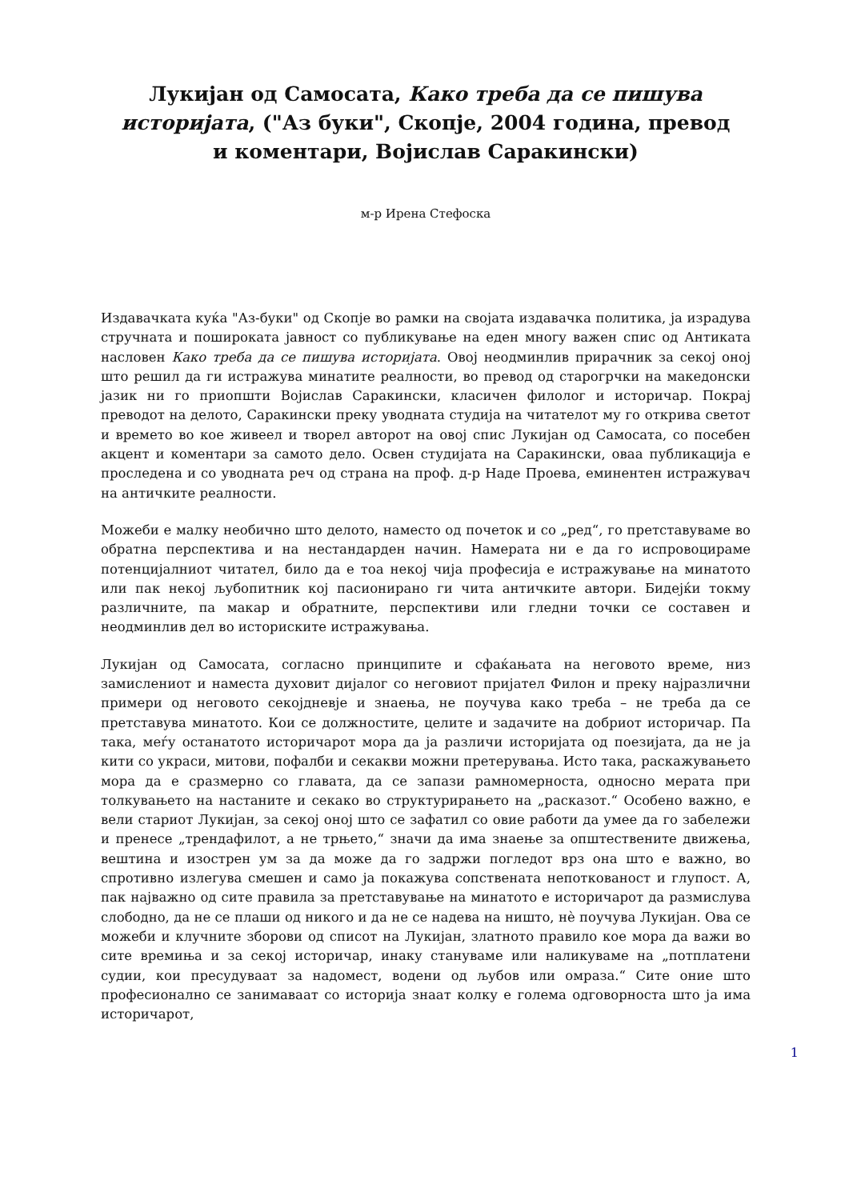Лукијан од Самосата, Како треба да се пишува историјата, ("Аз буки", Скопје, 2004 година, превод и коментари, Војислав Саракински)
м-р Ирена Стефоска
Издавачката куќа "Аз-буки" од Скопје во рамки на својата издавачка политика, ја израдува стручната и пошироката јавност со публикување на еден многу важен спис од Антиката насловен Како треба да се пишува историјата. Овој неодминлив прирачник за секој оној што решил да ги истражува минатите реалности, во превод од старогрчки на македонски јазик ни го приопшти Војислав Саракински, класичен филолог и историчар. Покрај преводот на делото, Саракински преку уводната студија на читателот му го открива светот и времето во кое живеел и творел авторот на овој спис Лукијан од Самосата, со посебен акцент и коментари за самото дело. Освен студијата на Саракински, оваа публикација е проследена и со уводната реч од страна на проф. д-р Наде Проева, еминентен истражувач на античките реалности.
Можеби е малку необично што делото, наместо од почеток и со „ред“, го претставуваме во обратна перспектива и на нестандарден начин. Намерата ни е да го испровоцираме потенцијалниот читател, било да е тоа некој чија професија е истражување на минатото или пак некој љубопитник кој пасионирано ги чита античките автори. Бидејќи токму различните, па макар и обратните, перспективи или гледни точки се составен и неодминлив дел во историските истражувања.
Лукијан од Самосата, согласно принципите и сфаќањата на неговото време, низ замислениот и наместа духовит дијалог со неговиот пријател Филон и преку најразлични примери од неговото секојдневје и знаења, не поучува како треба – не треба да се претставува минатото. Кои се должностите, целите и задачите на добриот историчар. Па така, меѓу останатото историчарот мора да ја различи историјата од поезијата, да не ја кити со украси, митови, пофалби и секакви можни претерувања. Исто така, раскажувањето мора да е сразмерно со главата, да се запази рамномерноста, односно мерата при толкувањето на настаните и секако во структурирањето на „расказот.“ Особено важно, е вели стариот Лукијан, за секој оној што се зафатил со овие работи да умее да го забележи и пренесе „трендафилот, а не трњето,“ значи да има знаење за општествените движења, вештина и изострен ум за да може да го задржи погледот врз она што е важно, во спротивно излегува смешен и само ја покажува сопствената непоткованост и глупост. А, пак најважно од сите правила за претставување на минатото е историчарот да размислува слободно, да не се плаши од никого и да не се надева на ништо, нѐ поучува Лукијан. Ова се можеби и клучните зборови од списот на Лукијан, златното правило кое мора да важи во сите времиња и за секој историчар, инаку стануваме или наликуваме на „потплатени судии, кои пресудуваат за надомест, водени од љубов или омраза.“ Сите оние што професионално се занимаваат со историја знаат колку е голема одговорноста што ја има историчарот,
1